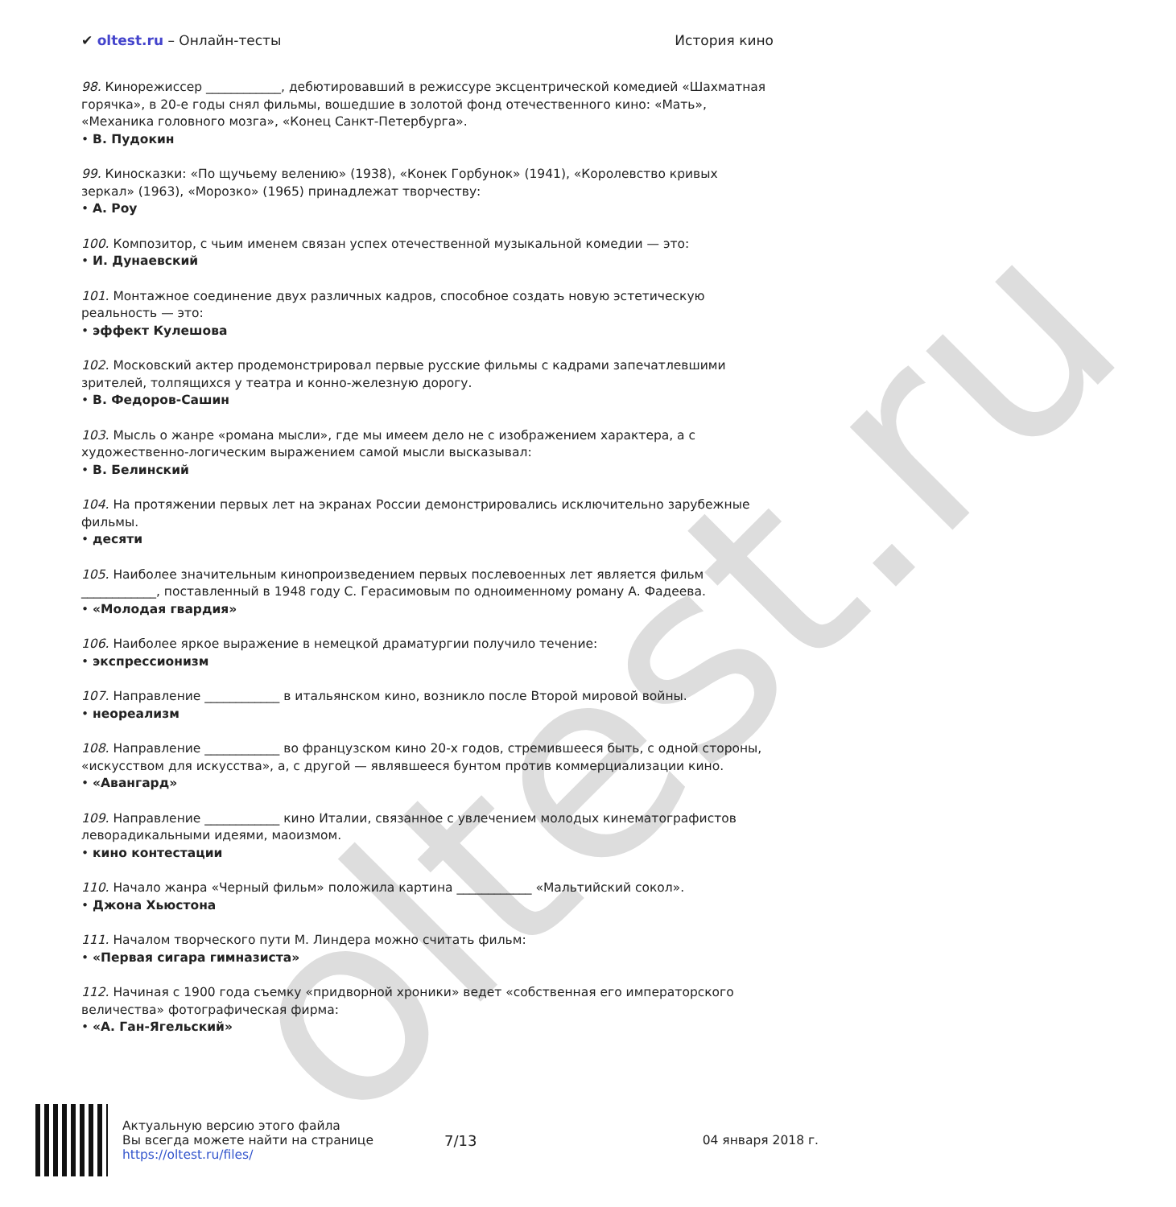oltest.ru
✔ oltest.ru – Онлайн-тесты История кино
98. Кинорежиссер ____________, дебютировавший в режиссуре эксцентрической комедией «Шахматная горячка», в 20-е годы снял фильмы, вошедшие в золотой фонд отечественного кино: «Мать», «Механика головного мозга», «Конец Санкт-Петербурга».
• В. Пудокин
99. Киносказки: «По щучьему велению» (1938), «Конек Горбунок» (1941), «Королевство кривых зеркал» (1963), «Морозко» (1965) принадлежат творчеству:
• А. Роу
100. Композитор, с чьим именем связан успех отечественной музыкальной комедии — это:
• И. Дунаевский
101. Монтажное соединение двух различных кадров, способное создать новую эстетическую реальность — это:
• эффект Кулешова
102. Московский актер продемонстрировал первые русские фильмы с кадрами запечатлевшими зрителей, толпящихся у театра и конно-железную дорогу.
• В. Федоров-Сашин
103. Мысль о жанре «романа мысли», где мы имеем дело не с изображением характера, а с художественно-логическим выражением самой мысли высказывал:
• В. Белинский
104. На протяжении первых лет на экранах России демонстрировались исключительно зарубежные фильмы.
• десяти
105. Наиболее значительным кинопроизведением первых послевоенных лет является фильм ____________, поставленный в 1948 году С. Герасимовым по одноименному роману А. Фадеева.
• «Молодая гвардия»
106. Наиболее яркое выражение в немецкой драматургии получило течение:
• экспрессионизм
107. Направление ____________ в итальянском кино, возникло после Второй мировой войны.
• неореализм
108. Направление ____________ во французском кино 20-х годов, стремившееся быть, с одной стороны, «искусством для искусства», а, с другой — являвшееся бунтом против коммерциализации кино.
• «Авангард»
109. Направление ____________ кино Италии, связанное с увлечением молодых кинематографистов леворадикальными идеями, маоизмом.
• кино контестации
110. Начало жанра «Черный фильм» положила картина ____________ «Мальтийский сокол».
• Джона Хьюстона
111. Началом творческого пути М. Линдера можно считать фильм:
• «Первая сигара гимназиста»
112. Начиная с 1900 года съемку «придворной хроники» ведет «собственная его императорского величества» фотографическая фирма:
• «А. Ган-Ягельский»
Актуальную версию этого файла
Вы всегда можете найти на странице
https://oltest.ru/files/
7/13
04 января 2018 г.